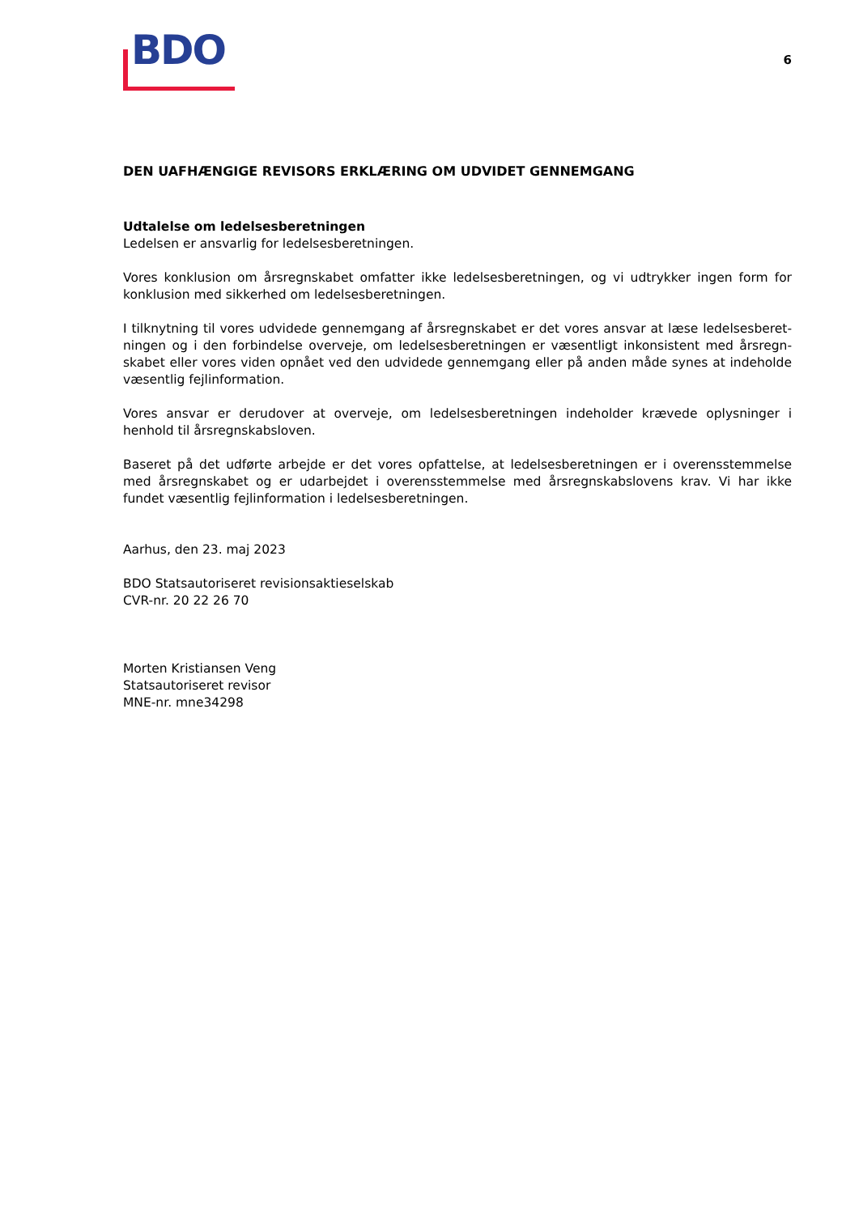BDO
6
DEN UAFHÆNGIGE REVISORS ERKLÆRING OM UDVIDET GENNEMGANG
Udtalelse om ledelsesberetningen
Ledelsen er ansvarlig for ledelsesberetningen.
Vores konklusion om årsregnskabet omfatter ikke ledelsesberetningen, og vi udtrykker ingen form for konklusion med sikkerhed om ledelsesberetningen.
I tilknytning til vores udvidede gennemgang af årsregnskabet er det vores ansvar at læse ledelsesberet­ningen og i den forbindelse overveje, om ledelsesberetningen er væsentligt inkonsistent med årsregn­skabet eller vores viden opnået ved den udvidede gennemgang eller på anden måde synes at indeholde væsentlig fejlinformation.
Vores ansvar er derudover at overveje, om ledelsesberetningen indeholder krævede oplysninger i henhold til årsregnskabsloven.
Baseret på det udførte arbejde er det vores opfattelse, at ledelsesberetningen er i overensstemmelse med årsregnskabet og er udarbejdet i overensstemmelse med årsregnskabslovens krav. Vi har ikke fundet væsentlig fejlinformation i ledelsesberetningen.
Aarhus, den 23. maj 2023
BDO Statsautoriseret revisionsaktieselskab
CVR-nr. 20 22 26 70
Morten Kristiansen Veng
Statsautoriseret revisor
MNE-nr. mne34298